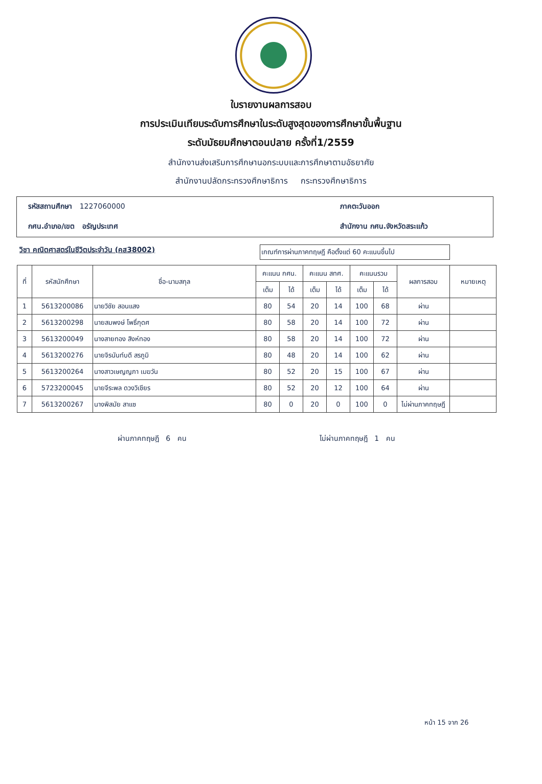ใบรายงานผลการสอบ
การประเมินเทียบระดับการศึกษาในระดับสูงสุดของการศึกษาขั้นพื้นฐาน
ระดับมัธยมศึกษาตอนปลาย ครั้งที่1/2559
สำนักงานส่งเสริมการศึกษานอกระบบและการศึกษาตามอัธยาศัย
สำนักงานปลัดกระทรวงศึกษาธิการ กระทรวงศึกษาธิการ
รหัสสถานศึกษา 1227060000
ภาคตะวันออก
กศน.อำเภอ/เขต อรัญประเทศ
สำนักงาน กศน.จังหวัดสระแก้ว
วิชา คณิตศาสตร์ในชีวิตประจำวัน (คส38002)
เกณฑ์การผ่านภาคทฤษฎี คือตั้งแต่ 60 คะแนนขึ้นไป
| ที่ | รหัสนักศึกษา | ชื่อ-นามสกุล | คะแนน กศน. | | คะแนน สทศ. | | คะแนนรวม | | ผลการสอบ | หมายเหตุ |
| --- | --- | --- | --- | --- | --- | --- | --- | --- | --- | --- |
| | | | เต็ม | ได้ | เต็ม | ได้ | เต็ม | ได้ | | |
| 1 | 5613200086 | นายวิชัย สอนแสง | 80 | 54 | 20 | 14 | 100 | 68 | ผ่าน | |
| 2 | 5613200298 | นายสมพงษ์ โพธิ์กุดศ | 80 | 58 | 20 | 14 | 100 | 72 | ผ่าน | |
| 3 | 5613200049 | นางสายทอง สิงห์ทอง | 80 | 58 | 20 | 14 | 100 | 72 | ผ่าน | |
| 4 | 5613200276 | นายจิรนันท์บดี สรภูมิ | 80 | 48 | 20 | 14 | 100 | 62 | ผ่าน | |
| 5 | 5613200264 | นางสาวเษญญภา เมฆวัน | 80 | 52 | 20 | 15 | 100 | 67 | ผ่าน | |
| 6 | 5723200045 | นายจีระพล ดวงวิเชียร | 80 | 52 | 20 | 12 | 100 | 64 | ผ่าน | |
| 7 | 5613200267 | นางพิสมัย สาแซ | 80 | 0 | 20 | 0 | 100 | 0 | ไม่ผ่านภาคทฤษฎี | |
ผ่านภาคทฤษฎี 6 คน ไม่ผ่านภาคทฤษฎี 1 คน
หน้า 15 จาก 26